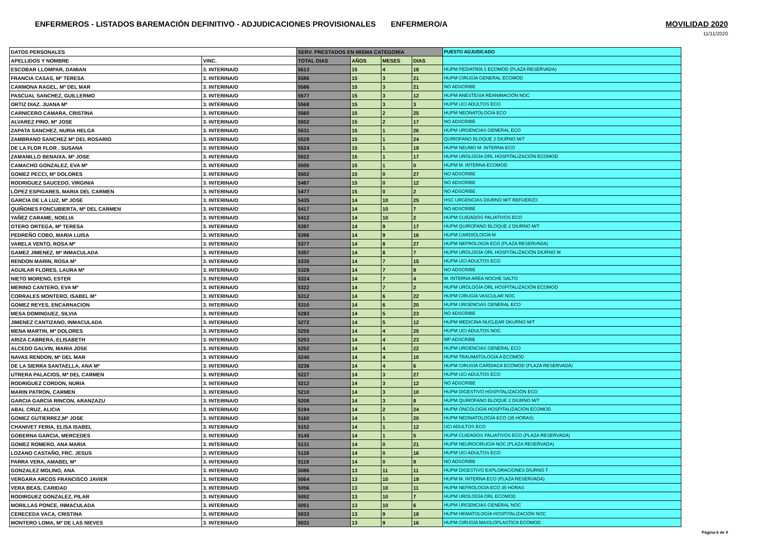ENFERMEROS - LISTADOS BAREMACIÓN DEFINITIVO - ADJUDICACIONES PROVISIONALES ENFERMERO/A
MOVILIDAD 2020
11/11/2020
| DATOS PERSONALES | | SERV. PRESTADOS EN MISMA CATEGORÍA | | | | PUESTO ADJUDICADO |
| --- | --- | --- | --- | --- | --- | --- |
| APELLIDOS Y NOMBRE | VINC. | TOTAL DIAS | AÑOS | MESES | DIAS | |
| ESCOBAR LLOMPAR, DAMIAN | 3. INTERINA/O | 5613 | 15 | 4 | 18 | HUPM PEDIATRÍA 1 ECOMOD (PLAZA RESERVADA) |
| FRANCIA CASAS, Mª TERESA | 3. INTERINA/O | 5586 | 15 | 3 | 21 | HUPM CIRUGÍA GENERAL ECOMOD |
| CARMONA RAGEL, Mª DEL MAR | 3. INTERINA/O | 5586 | 15 | 3 | 21 | NO ADSCRIBE |
| PASCUAL SANCHEZ, GUILLERMO | 3. INTERINA/O | 5577 | 15 | 3 | 12 | HUPM ANESTESIA REANIMACIÓN NOC |
| ORTIZ DIAZ. JUANA Mª | 3. INTERINA/O | 5568 | 15 | 3 | 3 | HUPM UCI ADULTOS ECO |
| CARNICERO CAMARA, CRISTINA | 3. INTERINA/O | 5560 | 15 | 2 | 25 | HUPM NEONATOLOGÍA ECO |
| ALVAREZ PINO, Mª JOSE | 3. INTERINA/O | 5552 | 15 | 2 | 17 | NO ADSCRIBE |
| ZAPATA SANCHEZ, NURIA HELGA | 3. INTERINA/O | 5531 | 15 | 1 | 26 | HUPM URGENCIAS GENERAL ECO |
| ZAMBRANO SANCHEZ Mª DEL ROSARIO | 3. INTERINA/O | 5529 | 15 | 1 | 24 | QUIROFANO BLOQUE 2 DIURNO M/T |
| DE LA FLOR FLOR , SUSANA | 3. INTERINA/O | 5524 | 15 | 1 | 19 | HUPM NEUMO M. INTERNA ECO |
| ZAMANILLO BENAIXA, Mª JOSE | 3. INTERINA/O | 5522 | 15 | 1 | 17 | HUPM UROLOGÍA ORL HOSPITALIZACIÓN ECOMOD |
| CAMACHO GONZALEZ, EVA Mª | 3. INTERINA/O | 5505 | 15 | 1 | 0 | HUPM M. INTERNA ECOMOD |
| GOMEZ PECCI, Mª DOLORES | 3. INTERINA/O | 5502 | 15 | 0 | 27 | NO ADSCRIBE |
| RODRIGUEZ SAUCEDO, VIRGINIA | 3. INTERINA/O | 5487 | 15 | 0 | 12 | NO ADSCRIBE |
| LÓPEZ ESPIGARES, MARIA DEL CARMEN | 3. INTERINA/O | 5477 | 15 | 0 | 2 | NO ADSCRIBE |
| GARCIA DE LA LUZ, Mª JOSE | 3. INTERINA/O | 5435 | 14 | 10 | 25 | HSC URGENCIAS DIURNO M/T REFUERZO |
| QUIÑONES FONCUBIERTA, Mª DEL CARMEN | 3. INTERINA/O | 5417 | 14 | 10 | 7 | NO ADSCRIBE |
| YAÑEZ CARAME, NOELIA | 3. INTERINA/O | 5412 | 14 | 10 | 2 | HUPM CUIDADOS PALIATIVOS ECO |
| OTERO ORTEGA, Mª TERESA | 3. INTERINA/O | 5397 | 14 | 9 | 17 | HUPM QUIROFANO BLOQUE 2 DIURNO M/T |
| PEDREÑO COBO, MARIA LUISA | 3. INTERINA/O | 5396 | 14 | 9 | 16 | HUPM CARDIOLOGÍA M |
| VARELA VENTO, ROSA Mª | 3. INTERINA/O | 5377 | 14 | 8 | 27 | HUPM NEFROLOGÍA ECO (PLAZA RESERVADA) |
| GAMEZ JIMENEZ, Mª INMACULADA | 3. INTERINA/O | 5357 | 14 | 8 | 7 | HUPM UROLOGÍA ORL HOSPITALIZACIÓN DIURNO M |
| RENDON MARIN, ROSA Mª | 3. INTERINA/O | 5335 | 14 | 7 | 15 | HUPM UCI ADULTOS ECO |
| AGUILAR FLORES, LAURA Mª | 3. INTERINA/O | 5329 | 14 | 7 | 9 | NO ADSCRIBE |
| NIETO MORENO, ESTER | 3. INTERINA/O | 5324 | 14 | 7 | 4 | M. INTERNA AREA NOCHE SALTO |
| MERINO CANTERO, EVA Mº | 3. INTERINA/O | 5322 | 14 | 7 | 2 | HUPM UROLOGÍA ORL HOSPITALIZACIÓN ECOMOD |
| CORRALES MONTERO, ISABEL Mª | 3. INTERINA/O | 5312 | 14 | 6 | 22 | HUPM CIRUGÍA VASCULAR NOC |
| GOMEZ REYES, ENCARNACION | 3. INTERINA/O | 5310 | 14 | 6 | 20 | HUPM URGENCIAS GENERAL ECO |
| MESA DOMINGUEZ, SILVIA | 3. INTERINA/O | 5283 | 14 | 5 | 23 | NO ADSCRIBE |
| JIMENEZ CANTIZANO, INMACULADA | 3. INTERINA/O | 5272 | 14 | 5 | 12 | HUPM MEDICINA NUCLEAR DKURNO M/T |
| MENA MARTIN, Mª DOLORES | 3. INTERINA/O | 5255 | 14 | 4 | 25 | HUPM UCI ADULTOS NOC |
| ARIZA CABRERA, ELISABETH | 3. INTERINA/O | 5253 | 14 | 4 | 23 | MP ADSCRIBE |
| ALCEDO GALVIN, MARIA JOSE | 3. INTERINA/O | 5252 | 14 | 4 | 22 | HUPM URGENCIAS GENERAL ECO |
| NAVAS RENDON, Mª DEL MAR | 3. INTERINA/O | 5240 | 14 | 4 | 10 | HUPM TRAUMATOLOGÍA A ECOMOD |
| DE LA SIERRA SANTAELLA, ANA Mª | 3. INTERINA/O | 5236 | 14 | 4 | 6 | HUPM CIRUGÍA CARDIACA ECOMOD (PLAZA RESERVADA) |
| UTRERA PALACIOS, Mª DEL CARMEN | 3. INTERINA/O | 5227 | 14 | 3 | 27 | HUPM UCI ADULTOS ECO |
| RODRIGUEZ CORDON, NURIA | 3. INTERINA/O | 5212 | 14 | 3 | 12 | NO ADSCRIBE |
| MARIN PATRON, CARMEN | 3. INTERINA/O | 5210 | 14 | 3 | 10 | HUPM DIGESTIVO HOSPITALIZACIÓN ECO |
| GARCIA GARCIA RINCON, ARANZAZU | 3. INTERINA/O | 5208 | 14 | 3 | 8 | HUPM QUIRÓFANO BLOQUE 2 DIURNO M/T |
| ABAL CRUZ, ALICIA | 3. INTERINA/O | 5194 | 14 | 2 | 24 | HUPM ONCOLOGÍA HOSPITALIZACIÓN ECOMOD |
| GOMEZ GUTIERREZ,Mª JOSE | 3. INTERINA/O | 5160 | 14 | 1 | 20 | HUPM NEONATOLOGÍA ECO (35 HORAS) |
| CHANIVET FERIA, ELISA ISABEL | 3. INTERINA/O | 5152 | 14 | 1 | 12 | UCI ADULTOS ECO |
| GOBERNA GARCIA, MERCEDES | 3. INTERINA/O | 5145 | 14 | 1 | 5 | HUPM CUIDADOS PALIATIVOS ECO (PLAZA RESERVADA) |
| GOMEZ ROMERO, ANA MARIA | 3. INTERINA/O | 5131 | 14 | 0 | 21 | HUPM NEUROCIRUGÍA NOC (PLAZA RESERVADA) |
| LOZANO CASTAÑO, FRC. JESUS | 3. INTERINA/O | 5126 | 14 | 0 | 16 | HUPM UCI ADULTOS ECO |
| PARRA VERA, AMABEL Mª | 3. INTERINA/O | 5119 | 14 | 0 | 9 | NO ADSCRIBE |
| GONZALEZ MOLINO, ANA | 3. INTERINA/O | 5086 | 13 | 11 | 11 | HUPM DIGESTIVO EXPLORACIONES DIURNO T |
| VERGARA ARCOS FRANCISCO JAVIER | 3. INTERINA/O | 5064 | 13 | 10 | 19 | HUPM M. INTERNA ECO (PLAZA RESERVADA) |
| VERA BEAS, CARIDAD | 3. INTERINA/O | 5056 | 13 | 10 | 11 | HUPM NEFROLOGÍA ECO 35 HORAS |
| RODIRGUEZ GONZALEZ, PILAR | 3. INTERINA/O | 5052 | 13 | 10 | 7 | HUPM UROLOGÍA ORL ECOMOD |
| MORILLAS PONCE, INMACULADA | 3. INTERINA/O | 5051 | 13 | 10 | 6 | HUPM URGENCIAS GENERAL NOC |
| CERECEDA VACA, CRISTINA | 3. INTERINA/O | 5033 | 13 | 9 | 18 | HUPM HEMATOLOGÍA HOSPITALIZACIÓN NOC |
| MONTERO LOMA, Mª DE LAS NIEVES | 3. INTERINA/O | 5031 | 13 | 9 | 16 | HUPM CIRUGÍA MAXILOPLASTICA ECOMOD |
Página 6 de 9